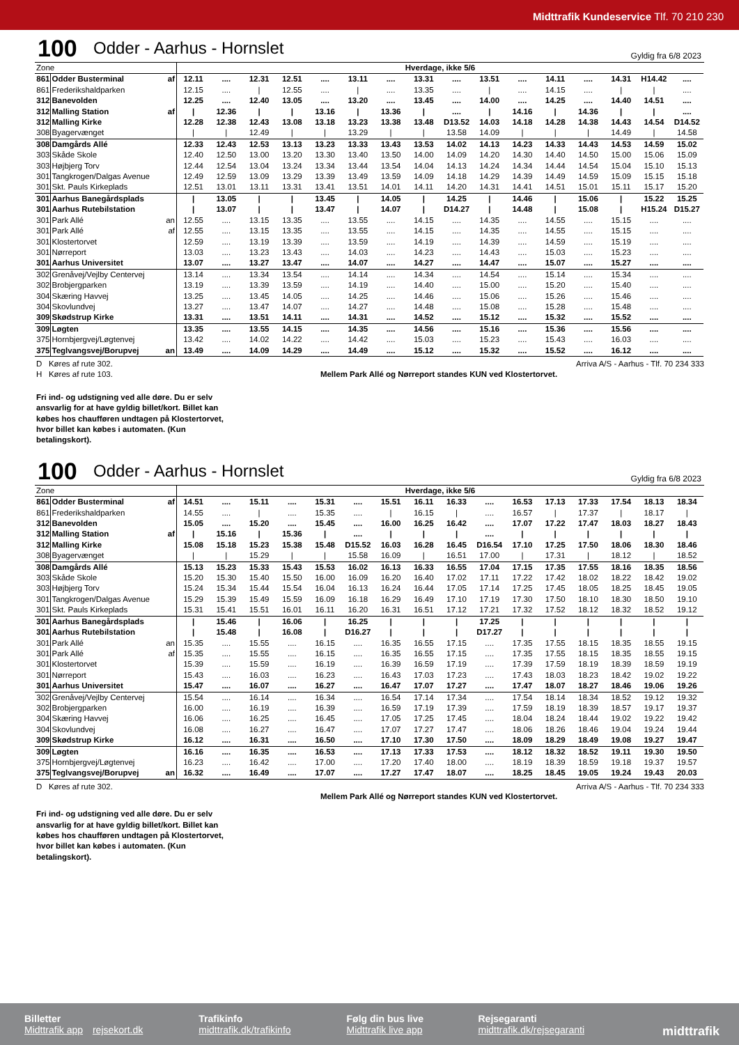Midttrafik Kundeservice Tlf. 70 210 230
100 Odder - Aarhus - Hornslet Gyldig fra 6/8 2023
| Zone | | | Hverdage, ikke 5/6 | | | | | | | | | | | | | | | |
| 861 | Odder Busterminal | af | 12.11 | .... | 12.31 | 12.51 | .... | 13.11 | .... | 13.31 | .... | 13.51 | .... | 14.11 | .... | 14.31 | H14.42 | .... |
| 861 | Frederikshaldparken | | 12.15 | .... | / | 12.55 | .... | / | .... | 13.35 | .... | / | .... | 14.15 | .... | / | / | .... |
| 312 | Banevolden | | 12.25 | .... | 12.40 | 13.05 | .... | 13.20 | .... | 13.45 | .... | 14.00 | .... | 14.25 | .... | 14.40 | 14.51 | .... |
| 312 | Malling Station | af | / | 12.36 | / | / | 13.16 | / | 13.36 | / | .... | / | 14.16 | / | 14.36 | / | / | .... |
| 312 | Malling Kirke | | 12.28 | 12.38 | 12.43 | 13.08 | 13.18 | 13.23 | 13.38 | 13.48 | D13.52 | 14.03 | 14.18 | 14.28 | 14.38 | 14.43 | 14.54 | D14.52 |
| 308 | Byagervænget | | / | / | 12.49 | / | / | 13.29 | / | / | 13.58 | 14.09 | / | / | / | 14.49 | / | 14.58 |
| 308 | Damgårds Allé | | 12.33 | 12.43 | 12.53 | 13.13 | 13.23 | 13.33 | 13.43 | 13.53 | 14.02 | 14.13 | 14.23 | 14.33 | 14.43 | 14.53 | 14.59 | 15.02 |
| 303 | Skåde Skole | | 12.40 | 12.50 | 13.00 | 13.20 | 13.30 | 13.40 | 13.50 | 14.00 | 14.09 | 14.20 | 14.30 | 14.40 | 14.50 | 15.00 | 15.06 | 15.09 |
| 303 | Højbjerg Torv | | 12.44 | 12.54 | 13.04 | 13.24 | 13.34 | 13.44 | 13.54 | 14.04 | 14.13 | 14.24 | 14.34 | 14.44 | 14.54 | 15.04 | 15.10 | 15.13 |
| 301 | Tangkrogen/Dalgas Avenue | | 12.49 | 12.59 | 13.09 | 13.29 | 13.39 | 13.49 | 13.59 | 14.09 | 14.18 | 14.29 | 14.39 | 14.49 | 14.59 | 15.09 | 15.15 | 15.18 |
| 301 | Skt. Pauls Kirkeplads | | 12.51 | 13.01 | 13.11 | 13.31 | 13.41 | 13.51 | 14.01 | 14.11 | 14.20 | 14.31 | 14.41 | 14.51 | 15.01 | 15.11 | 15.17 | 15.20 |
| 301 | Aarhus Banegårdsplads | | / | 13.05 | / | / | 13.45 | / | 14.05 | / | 14.25 | / | 14.46 | / | 15.06 | / | 15.22 | 15.25 |
| 301 | Aarhus Rutebilstation | | / | 13.07 | / | / | 13.47 | / | 14.07 | / | D14.27 | / | 14.48 | / | 15.08 | / | H15.24 | D15.27 |
| 301 | Park Allé | an | 12.55 | .... | 13.15 | 13.35 | .... | 13.55 | .... | 14.15 | .... | 14.35 | .... | 14.55 | .... | 15.15 | .... | .... |
| 301 | Park Allé | af | 12.55 | .... | 13.15 | 13.35 | .... | 13.55 | .... | 14.15 | .... | 14.35 | .... | 14.55 | .... | 15.15 | .... | .... |
| 301 | Klostertorvet | | 12.59 | .... | 13.19 | 13.39 | .... | 13.59 | .... | 14.19 | .... | 14.39 | .... | 14.59 | .... | 15.19 | .... | .... |
| 301 | Nørreport | | 13.03 | .... | 13.23 | 13.43 | .... | 14.03 | .... | 14.23 | .... | 14.43 | .... | 15.03 | .... | 15.23 | .... | .... |
| 301 | Aarhus Universitet | | 13.07 | .... | 13.27 | 13.47 | .... | 14.07 | .... | 14.27 | .... | 14.47 | .... | 15.07 | .... | 15.27 | .... | .... |
| 302 | Grenåvej/Vejlby Centervej | | 13.14 | .... | 13.34 | 13.54 | .... | 14.14 | .... | 14.34 | .... | 14.54 | .... | 15.14 | .... | 15.34 | .... | .... |
| 302 | Brobjergparken | | 13.19 | .... | 13.39 | 13.59 | .... | 14.19 | .... | 14.40 | .... | 15.00 | .... | 15.20 | .... | 15.40 | .... | .... |
| 304 | Skæring Havvej | | 13.25 | .... | 13.45 | 14.05 | .... | 14.25 | .... | 14.46 | .... | 15.06 | .... | 15.26 | .... | 15.46 | .... | .... |
| 304 | Skovlundvej | | 13.27 | .... | 13.47 | 14.07 | .... | 14.27 | .... | 14.48 | .... | 15.08 | .... | 15.28 | .... | 15.48 | .... | .... |
| 309 | Skødstrup Kirke | | 13.31 | .... | 13.51 | 14.11 | .... | 14.31 | .... | 14.52 | .... | 15.12 | .... | 15.32 | .... | 15.52 | .... | .... |
| 309 | Løgten | | 13.35 | .... | 13.55 | 14.15 | .... | 14.35 | .... | 14.56 | .... | 15.16 | .... | 15.36 | .... | 15.56 | .... | .... |
| 375 | Hornbjergvej/Løgtenvej | | 13.42 | .... | 14.02 | 14.22 | .... | 14.42 | .... | 15.03 | .... | 15.23 | .... | 15.43 | .... | 16.03 | .... | .... |
| 375 | Teglvangsvej/Borupvej | an | 13.49 | .... | 14.09 | 14.29 | .... | 14.49 | .... | 15.12 | .... | 15.32 | .... | 15.52 | .... | 16.12 | .... | .... |
D Køres af rute 302.
H Køres af rute 103.
Arriva A/S - Aarhus - Tlf. 70 234 333
Mellem Park Allé og Nørreport standes KUN ved Klostertorvet.
Fri ind- og udstigning ved alle døre. Du er selv ansvarlig for at have gyldig billet/kort. Billet kan købes hos chaufføren undtagen på Klostertorvet, hvor billet kan købes i automaten. (Kun betalingskort).
100 Odder - Aarhus - Hornslet Gyldig fra 6/8 2023
| Zone | | | Hverdage, ikke 5/6 | | | | | | | | | | | | | | | |
| 861 | Odder Busterminal | af | 14.51 | .... | 15.11 | .... | 15.31 | .... | 15.51 | 16.11 | 16.33 | .... | 16.53 | 17.13 | 17.33 | 17.54 | 18.13 | 18.34 |
| 861 | Frederikshaldparken | | 14.55 | .... | / | .... | 15.35 | .... | / | 16.15 | / | .... | 16.57 | / | 17.37 | / | 18.17 | / |
| 312 | Banevolden | | 15.05 | .... | 15.20 | .... | 15.45 | .... | 16.00 | 16.25 | 16.42 | .... | 17.07 | 17.22 | 17.47 | 18.03 | 18.27 | 18.43 |
| 312 | Malling Station | af | / | 15.16 | / | 15.36 | / | .... | / | / | / | .... | / | / | / | / | / | / |
| 312 | Malling Kirke | | 15.08 | 15.18 | 15.23 | 15.38 | 15.48 | D15.52 | 16.03 | 16.28 | 16.45 | D16.54 | 17.10 | 17.25 | 17.50 | 18.06 | 18.30 | 18.46 |
| 308 | Byagervænget | | / | / | 15.29 | / | / | 15.58 | 16.09 | / | 16.51 | 17.00 | / | 17.31 | / | 18.12 | / | 18.52 |
| 308 | Damgårds Allé | | 15.13 | 15.23 | 15.33 | 15.43 | 15.53 | 16.02 | 16.13 | 16.33 | 16.55 | 17.04 | 17.15 | 17.35 | 17.55 | 18.16 | 18.35 | 18.56 |
| 303 | Skåde Skole | | 15.20 | 15.30 | 15.40 | 15.50 | 16.00 | 16.09 | 16.20 | 16.40 | 17.02 | 17.11 | 17.22 | 17.42 | 18.02 | 18.22 | 18.42 | 19.02 |
| 303 | Højbjerg Torv | | 15.24 | 15.34 | 15.44 | 15.54 | 16.04 | 16.13 | 16.24 | 16.44 | 17.05 | 17.14 | 17.25 | 17.45 | 18.05 | 18.25 | 18.45 | 19.05 |
| 301 | Tangkrogen/Dalgas Avenue | | 15.29 | 15.39 | 15.49 | 15.59 | 16.09 | 16.18 | 16.29 | 16.49 | 17.10 | 17.19 | 17.30 | 17.50 | 18.10 | 18.30 | 18.50 | 19.10 |
| 301 | Skt. Pauls Kirkeplads | | 15.31 | 15.41 | 15.51 | 16.01 | 16.11 | 16.20 | 16.31 | 16.51 | 17.12 | 17.21 | 17.32 | 17.52 | 18.12 | 18.32 | 18.52 | 19.12 |
| 301 | Aarhus Banegårdsplads | | / | 15.46 | / | 16.06 | / | 16.25 | / | / | / | 17.25 | / | / | / | / | / | / |
| 301 | Aarhus Rutebilstation | | / | 15.48 | / | 16.08 | / | D16.27 | / | / | / | D17.27 | / | / | / | / | / | / |
| 301 | Park Allé | an | 15.35 | .... | 15.55 | .... | 16.15 | .... | 16.35 | 16.55 | 17.15 | .... | 17.35 | 17.55 | 18.15 | 18.35 | 18.55 | 19.15 |
| 301 | Park Allé | af | 15.35 | .... | 15.55 | .... | 16.15 | .... | 16.35 | 16.55 | 17.15 | .... | 17.35 | 17.55 | 18.15 | 18.35 | 18.55 | 19.15 |
| 301 | Klostertorvet | | 15.39 | .... | 15.59 | .... | 16.19 | .... | 16.39 | 16.59 | 17.19 | .... | 17.39 | 17.59 | 18.19 | 18.39 | 18.59 | 19.19 |
| 301 | Nørreport | | 15.43 | .... | 16.03 | .... | 16.23 | .... | 16.43 | 17.03 | 17.23 | .... | 17.43 | 18.03 | 18.23 | 18.42 | 19.02 | 19.22 |
| 301 | Aarhus Universitet | | 15.47 | .... | 16.07 | .... | 16.27 | .... | 16.47 | 17.07 | 17.27 | .... | 17.47 | 18.07 | 18.27 | 18.46 | 19.06 | 19.26 |
| 302 | Grenåvej/Vejlby Centervej | | 15.54 | .... | 16.14 | .... | 16.34 | .... | 16.54 | 17.14 | 17.34 | .... | 17.54 | 18.14 | 18.34 | 18.52 | 19.12 | 19.32 |
| 302 | Brobjergparken | | 16.00 | .... | 16.19 | .... | 16.39 | .... | 16.59 | 17.19 | 17.39 | .... | 17.59 | 18.19 | 18.39 | 18.57 | 19.17 | 19.37 |
| 304 | Skæring Havvej | | 16.06 | .... | 16.25 | .... | 16.45 | .... | 17.05 | 17.25 | 17.45 | .... | 18.04 | 18.24 | 18.44 | 19.02 | 19.22 | 19.42 |
| 304 | Skovlundvej | | 16.08 | .... | 16.27 | .... | 16.47 | .... | 17.07 | 17.27 | 17.47 | .... | 18.06 | 18.26 | 18.46 | 19.04 | 19.24 | 19.44 |
| 309 | Skødstrup Kirke | | 16.12 | .... | 16.31 | .... | 16.50 | .... | 17.10 | 17.30 | 17.50 | .... | 18.09 | 18.29 | 18.49 | 19.08 | 19.27 | 19.47 |
| 309 | Løgten | | 16.16 | .... | 16.35 | .... | 16.53 | .... | 17.13 | 17.33 | 17.53 | .... | 18.12 | 18.32 | 18.52 | 19.11 | 19.30 | 19.50 |
| 375 | Hornbjergvej/Løgtenvej | | 16.23 | .... | 16.42 | .... | 17.00 | .... | 17.20 | 17.40 | 18.00 | .... | 18.19 | 18.39 | 18.59 | 19.18 | 19.37 | 19.57 |
| 375 | Teglvangsvej/Borupvej | an | 16.32 | .... | 16.49 | .... | 17.07 | .... | 17.27 | 17.47 | 18.07 | .... | 18.25 | 18.45 | 19.05 | 19.24 | 19.43 | 20.03 |
D Køres af rute 302. Arriva A/S - Aarhus - Tlf. 70 234 333
Mellem Park Allé og Nørreport standes KUN ved Klostertorvet.
Fri ind- og udstigning ved alle døre. Du er selv ansvarlig for at have gyldig billet/kort. Billet kan købes hos chaufføren undtagen på Klostertorvet, hvor billet kan købes i automaten. (Kun betalingskort).
Billetter
Midttrafik app rejsekort.dk
Trafikinfo
midttrafik.dk/trafikinfo
Følg din bus live
Midttrafik live app
Rejsegaranti
midttrafik.dk/rejsegaranti
midttrafik